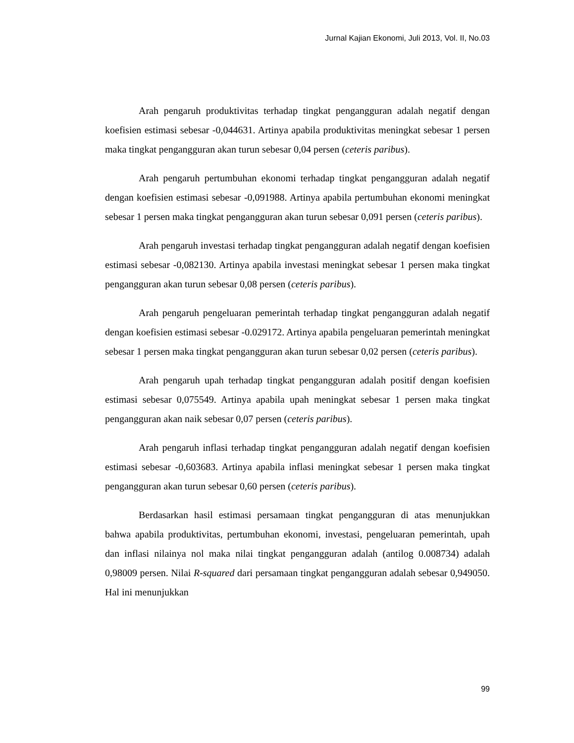Jurnal Kajian Ekonomi, Juli 2013, Vol. II, No.03
Arah pengaruh produktivitas terhadap tingkat pengangguran adalah negatif dengan koefisien estimasi sebesar -0,044631. Artinya apabila produktivitas meningkat sebesar 1 persen maka tingkat pengangguran akan turun sebesar 0,04 persen (ceteris paribus).
Arah pengaruh pertumbuhan ekonomi terhadap tingkat pengangguran adalah negatif dengan koefisien estimasi sebesar -0,091988. Artinya apabila pertumbuhan ekonomi meningkat sebesar 1 persen maka tingkat pengangguran akan turun sebesar 0,091 persen (ceteris paribus).
Arah pengaruh investasi terhadap tingkat pengangguran adalah negatif dengan koefisien estimasi sebesar -0,082130. Artinya apabila investasi meningkat sebesar 1 persen maka tingkat pengangguran akan turun sebesar 0,08 persen (ceteris paribus).
Arah pengaruh pengeluaran pemerintah terhadap tingkat pengangguran adalah negatif dengan koefisien estimasi sebesar -0.029172. Artinya apabila pengeluaran pemerintah meningkat sebesar 1 persen maka tingkat pengangguran akan turun sebesar 0,02 persen (ceteris paribus).
Arah pengaruh upah terhadap tingkat pengangguran adalah positif dengan koefisien estimasi sebesar 0,075549. Artinya apabila upah meningkat sebesar 1 persen maka tingkat pengangguran akan naik sebesar 0,07 persen (ceteris paribus).
Arah pengaruh inflasi terhadap tingkat pengangguran adalah negatif dengan koefisien estimasi sebesar -0,603683. Artinya apabila inflasi meningkat sebesar 1 persen maka tingkat pengangguran akan turun sebesar 0,60 persen (ceteris paribus).
Berdasarkan hasil estimasi persamaan tingkat pengangguran di atas menunjukkan bahwa apabila produktivitas, pertumbuhan ekonomi, investasi, pengeluaran pemerintah, upah dan inflasi nilainya nol maka nilai tingkat pengangguran adalah (antilog 0.008734) adalah 0,98009 persen. Nilai R-squared dari persamaan tingkat pengangguran adalah sebesar 0,949050. Hal ini menunjukkan
99